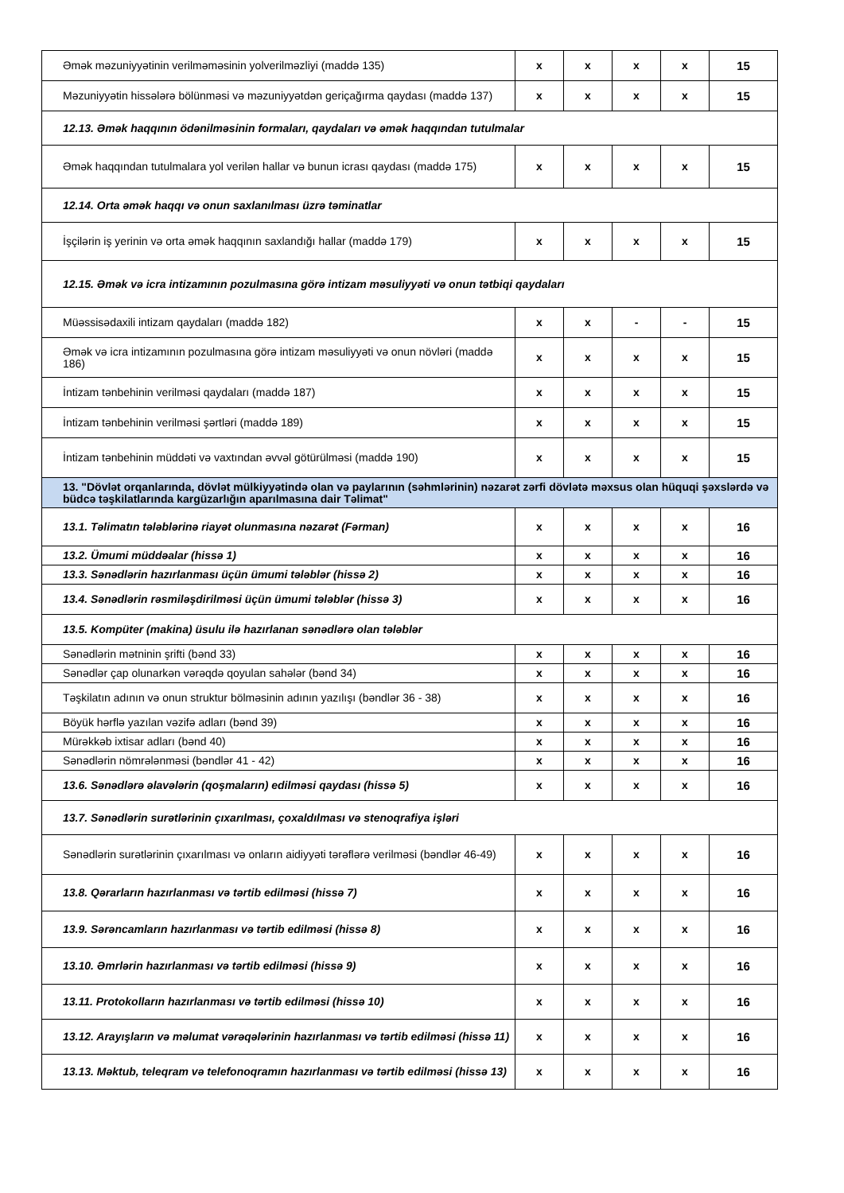| Əmək məzuniyyətinin verilməməsinin yolverilməzliyi (maddə 135) | x | x | x | x | 15 |
| Məzuniyyətin hissələrə bölünməsi və məzuniyyətdən geriçağırma qaydası (maddə 137) | x | x | x | x | 15 |
| 12.13. Əmək haqqının ödənilməsinin formaları, qaydaları və əmək haqqından tutulmalar | | | | | |
| Əmək haqqından tutulmalara yol verilən hallar və bunun icrası qaydası (maddə 175) | x | x | x | x | 15 |
| 12.14. Orta əmək haqqı və onun saxlanılması üzrə təminatlar | | | | | |
| İşçilərin iş yerinin və orta əmək haqqının saxlandığı hallar (maddə 179) | x | x | x | x | 15 |
| 12.15. Əmək və icra intizamının pozulmasına görə intizam məsuliyyəti və onun tətbiqi qaydaları | | | | | |
| Müəssisədaxili intizam qaydaları (maddə 182) | x | x | - | - | 15 |
| Əmək və icra intizamının pozulmasına görə intizam məsuliyyəti və onun növləri (maddə 186) | x | x | x | x | 15 |
| İntizam tənbehinin verilməsi qaydaları (maddə 187) | x | x | x | x | 15 |
| İntizam tənbehinin verilməsi şərtləri (maddə 189) | x | x | x | x | 15 |
| İntizam tənbehinin müddəti və vaxtından əvvəl götürülməsi (maddə 190) | x | x | x | x | 15 |
| 13. "Dövlət orqanlarında, dövlət mülkiyyətində olan və paylarının (səhmlərinin) nəzarət zərfi dövlətə məxsus olan hüquqi şəxslərdə və büdcə təşkilatlarında kargüzarlığın aparılmasına dair Təlimat" | | | | | |
| 13.1. Təlimatın tələblərinə riayət olunmasına nəzarət (Fərman) | x | x | x | x | 16 |
| 13.2. Ümumi müddəalar (hissə 1) | x | x | x | x | 16 |
| 13.3. Sənədlərin hazırlanması üçün ümumi tələblər (hissə 2) | x | x | x | x | 16 |
| 13.4. Sənədlərin rəsmiləşdirilməsi üçün ümumi tələblər (hissə 3) | x | x | x | x | 16 |
| 13.5. Kompüter (makina) üsulu ilə hazırlanan sənədlərə olan tələblər | | | | | |
| Sənədlərin mətninin şrifti (bənd 33) | x | x | x | x | 16 |
| Sənədlər çap olunarkən vərəqdə qoyulan sahələr (bənd 34) | x | x | x | x | 16 |
| Təşkilatın adının və onun struktur bölməsinin adının yazılışı (bəndlər 36 - 38) | x | x | x | x | 16 |
| Böyük hərflə yazılan vəzifə adları (bənd 39) | x | x | x | x | 16 |
| Mürəkkəb ixtisar adları (bənd 40) | x | x | x | x | 16 |
| Sənədlərin nömrələnməsi (bəndlər 41 - 42) | x | x | x | x | 16 |
| 13.6. Sənədlərə əlavələrin (qoşmaların) edilməsi qaydası (hissə 5) | x | x | x | x | 16 |
| 13.7. Sənədlərin surətlərinin çıxarılması, çoxaldılması və stenoqrafiya işləri | | | | | |
| Sənədlərin surətlərinin çıxarılması və onların aidiyyəti tərəflərə verilməsi (bəndlər 46-49) | x | x | x | x | 16 |
| 13.8. Qərarların hazırlanması və tərtib edilməsi (hissə 7) | x | x | x | x | 16 |
| 13.9. Sərəncamların hazırlanması və tərtib edilməsi (hissə 8) | x | x | x | x | 16 |
| 13.10. Əmrlərin hazırlanması və tərtib edilməsi (hissə 9) | x | x | x | x | 16 |
| 13.11. Protokolların hazırlanması və tərtib edilməsi (hissə 10) | x | x | x | x | 16 |
| 13.12. Arayışların və məlumat vərəqələrinin hazırlanması və tərtib edilməsi (hissə 11) | x | x | x | x | 16 |
| 13.13. Məktub, teleqram və telefonoqramın hazırlanması və tərtib edilməsi (hissə 13) | x | x | x | x | 16 |